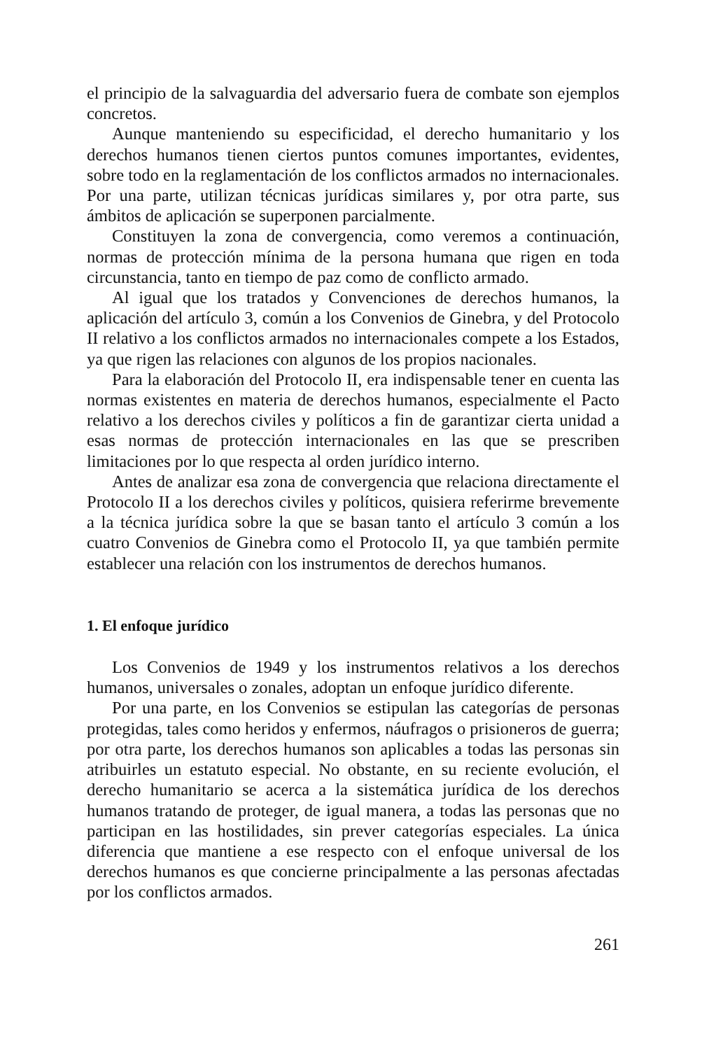el principio de la salvaguardia del adversario fuera de combate son ejemplos concretos.
Aunque manteniendo su especificidad, el derecho humanitario y los derechos humanos tienen ciertos puntos comunes importantes, evidentes, sobre todo en la reglamentación de los conflictos armados no internacionales. Por una parte, utilizan técnicas jurídicas similares y, por otra parte, sus ámbitos de aplicación se superponen parcialmente.
Constituyen la zona de convergencia, como veremos a continuación, normas de protección mínima de la persona humana que rigen en toda circunstancia, tanto en tiempo de paz como de conflicto armado.
Al igual que los tratados y Convenciones de derechos humanos, la aplicación del artículo 3, común a los Convenios de Ginebra, y del Protocolo II relativo a los conflictos armados no internacionales compete a los Estados, ya que rigen las relaciones con algunos de los propios nacionales.
Para la elaboración del Protocolo II, era indispensable tener en cuenta las normas existentes en materia de derechos humanos, especialmente el Pacto relativo a los derechos civiles y políticos a fin de garantizar cierta unidad a esas normas de protección internacionales en las que se prescriben limitaciones por lo que respecta al orden jurídico interno.
Antes de analizar esa zona de convergencia que relaciona directamente el Protocolo II a los derechos civiles y políticos, quisiera referirme brevemente a la técnica jurídica sobre la que se basan tanto el artículo 3 común a los cuatro Convenios de Ginebra como el Protocolo II, ya que también permite establecer una relación con los instrumentos de derechos humanos.
1. El enfoque jurídico
Los Convenios de 1949 y los instrumentos relativos a los derechos humanos, universales o zonales, adoptan un enfoque jurídico diferente.
Por una parte, en los Convenios se estipulan las categorías de personas protegidas, tales como heridos y enfermos, náufragos o prisioneros de guerra; por otra parte, los derechos humanos son aplicables a todas las personas sin atribuirles un estatuto especial. No obstante, en su reciente evolución, el derecho humanitario se acerca a la sistemática jurídica de los derechos humanos tratando de proteger, de igual manera, a todas las personas que no participan en las hostilidades, sin prever categorías especiales. La única diferencia que mantiene a ese respecto con el enfoque universal de los derechos humanos es que concierne principalmente a las personas afectadas por los conflictos armados.
261